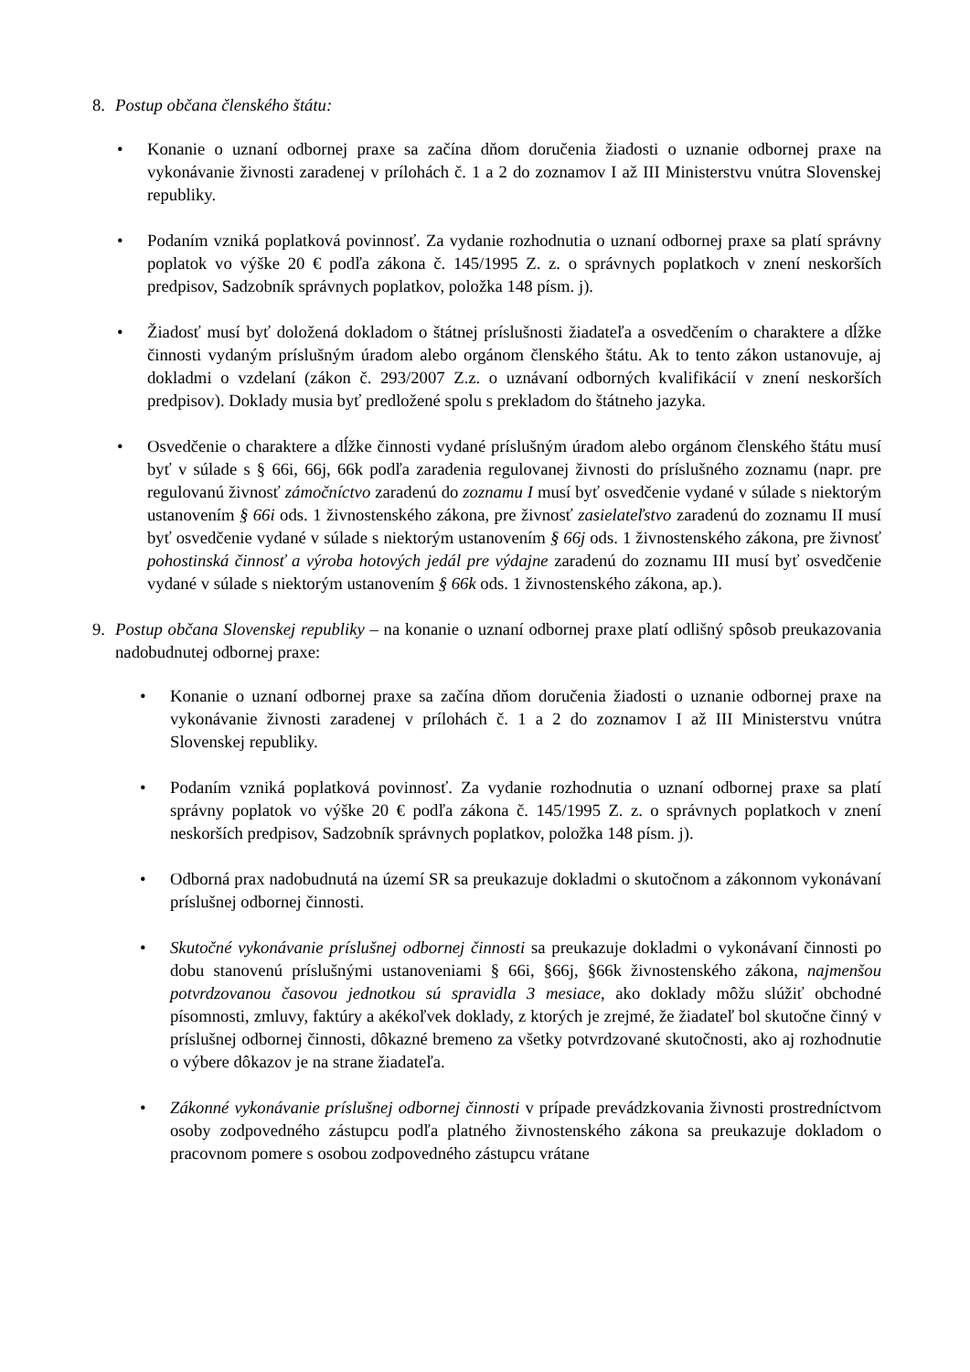8. Postup občana členského štátu:
• Konanie o uznaní odbornej praxe sa začína dňom doručenia žiadosti o uznanie odbornej praxe na vykonávanie živnosti zaradenej v prílohách č. 1 a 2 do zoznamov I až III Ministerstvu vnútra Slovenskej republiky.
• Podaním vzniká poplatková povinnosť. Za vydanie rozhodnutia o uznaní odbornej praxe sa platí správny poplatok vo výške 20 € podľa zákona č. 145/1995 Z. z. o správnych poplatkoch v znení neskorších predpisov, Sadzobník správnych poplatkov, položka 148 písm. j).
• Žiadosť musí byť doložená dokladom o štátnej príslušnosti žiadateľa a osvedčením o charaktere a dĺžke činnosti vydaným príslušným úradom alebo orgánom členského štátu. Ak to tento zákon ustanovuje, aj dokladmi o vzdelaní (zákon č. 293/2007 Z.z. o uznávaní odborných kvalifikácií v znení neskorších predpisov). Doklady musia byť predložené spolu s prekladom do štátneho jazyka.
• Osvedčenie o charaktere a dĺžke činnosti vydané príslušným úradom alebo orgánom členského štátu musí byť v súlade s § 66i, 66j, 66k podľa zaradenia regulovanej živnosti do príslušného zoznamu (napr. pre regulovanú živnosť zámočníctvo zaradenú do zoznamu I musí byť osvedčenie vydané v súlade s niektorým ustanovením § 66i ods. 1 živnostenského zákona, pre živnosť zasielateľstvo zaradenú do zoznamu II musí byť osvedčenie vydané v súlade s niektorým ustanovením § 66j ods. 1 živnostenského zákona, pre živnosť pohostinská činnosť a výroba hotových jedál pre výdajne zaradenú do zoznamu III musí byť osvedčenie vydané v súlade s niektorým ustanovením § 66k ods. 1 živnostenského zákona, ap.).
9. Postup občana Slovenskej republiky – na konanie o uznaní odbornej praxe platí odlišný spôsob preukazovania nadobudnutej odbornej praxe:
• Konanie o uznaní odbornej praxe sa začína dňom doručenia žiadosti o uznanie odbornej praxe na vykonávanie živnosti zaradenej v prílohách č. 1 a 2 do zoznamov I až III Ministerstvu vnútra Slovenskej republiky.
• Podaním vzniká poplatková povinnosť. Za vydanie rozhodnutia o uznaní odbornej praxe sa platí správny poplatok vo výške 20 € podľa zákona č. 145/1995 Z. z. o správnych poplatkoch v znení neskorších predpisov, Sadzobník správnych poplatkov, položka 148 písm. j).
• Odborná prax nadobudnutá na území SR sa preukazuje dokladmi o skutočnom a zákonnom vykonávaní príslušnej odbornej činnosti.
• Skutočné vykonávanie príslušnej odbornej činnosti sa preukazuje dokladmi o vykonávaní činnosti po dobu stanovenú príslušnými ustanoveniami § 66i, §66j, §66k živnostenského zákona, najmenšou potvrdzovanou časovou jednotkou sú spravidla 3 mesiace, ako doklady môžu slúžiť obchodné písomnosti, zmluvy, faktúry a akékoľvek doklady, z ktorých je zrejmé, že žiadateľ bol skutočne činný v príslušnej odbornej činnosti, dôkazné bremeno za všetky potvrdzované skutočnosti, ako aj rozhodnutie o výbere dôkazov je na strane žiadateľa.
• Zákonné vykonávanie príslušnej odbornej činnosti v prípade prevádzkovania živnosti prostredníctvom osoby zodpovedného zástupcu podľa platného živnostenského zákona sa preukazuje dokladom o pracovnom pomere s osobou zodpovedného zástupcu vrátane